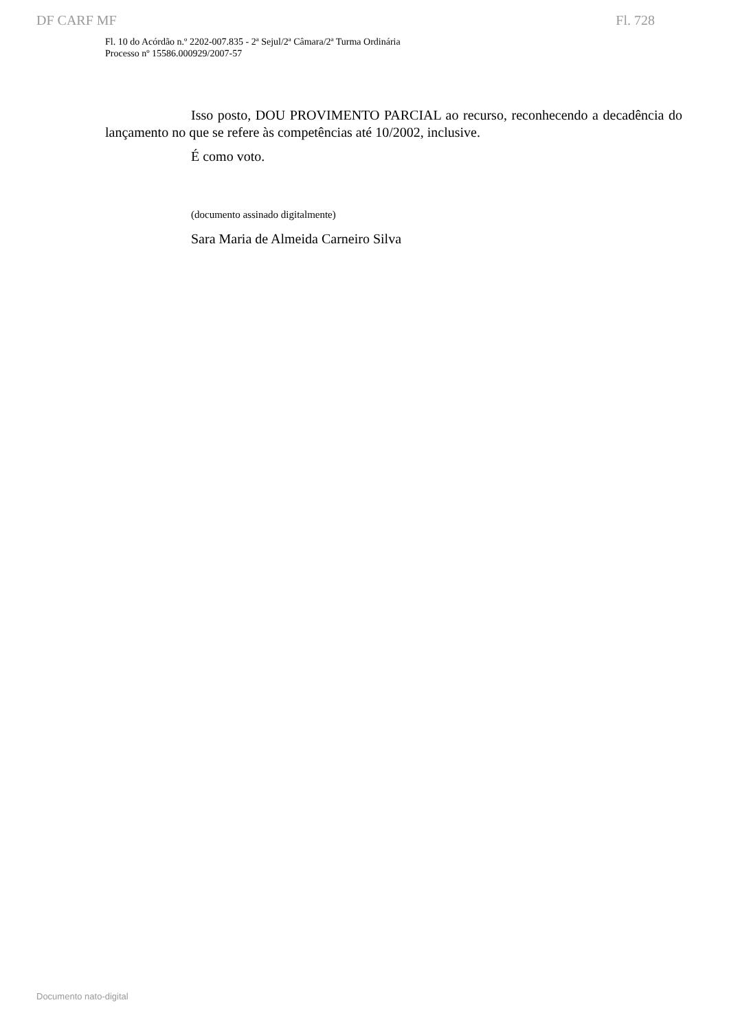DF CARF MF Fl. 728
Fl. 10 do Acórdão n.º 2202-007.835 - 2ª Sejul/2ª Câmara/2ª Turma Ordinária
Processo nº 15586.000929/2007-57
Isso posto, DOU PROVIMENTO PARCIAL ao recurso, reconhecendo a decadência do lançamento no que se refere às competências até 10/2002, inclusive.
É como voto.
(documento assinado digitalmente)
Sara Maria de Almeida Carneiro Silva
Documento nato-digital